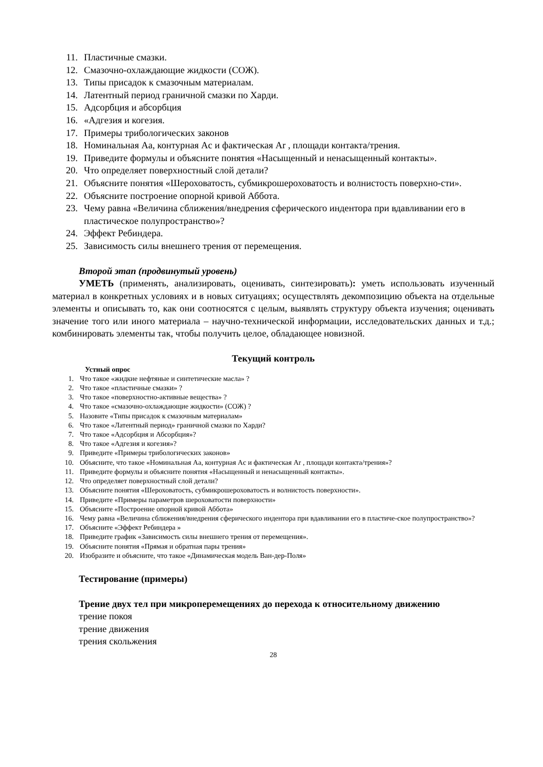11. Пластичные смазки.
12. Смазочно-охлаждающие жидкости (СОЖ).
13. Типы присадок к смазочным материалам.
14. Латентный период граничной смазки по Харди.
15. Адсорбция и абсорбция
16. «Адгезия и когезия.
17. Примеры трибологических законов
18. Номинальная Aa, контурная Ac и фактическая Ar , площади контакта/трения.
19. Приведите формулы и объясните понятия «Насыщенный и ненасыщенный контакты».
20. Что определяет поверхностный слой детали?
21. Объясните понятия «Шероховатость, субмикрошероховатость и волнистость поверхно-сти».
22. Объясните построение опорной кривой Аббота.
23. Чему равна «Величина сближения/внедрения сферического индентора при вдавливании его в пластическое полупространство»?
24. Эффект Ребиндера.
25. Зависимость силы внешнего трения от перемещения.
Второй этап (продвинутый уровень)
УМЕТЬ (применять, анализировать, оценивать, синтезировать): уметь использовать изученный материал в конкретных условиях и в новых ситуациях; осуществлять декомпозицию объекта на отдельные элементы и описывать то, как они соотносятся с целым, выявлять структуру объекта изучения; оценивать значение того или иного материала – научно-технической информации, исследовательских данных и т.д.; комбинировать элементы так, чтобы получить целое, обладающее новизной.
Текущий контроль
Устный опрос
1. Что такое «жидкие нефтяные и синтетические масла» ?
2. Что такое «пластичные смазки» ?
3. Что такое «поверхностно-активные вещества» ?
4. Что такое «смазочно-охлаждающие жидкости» (СОЖ) ?
5. Назовите «Типы присадок к смазочным материалам»
6. Что такое «Латентный период» граничной смазки по Харди?
7. Что такое «Адсорбция и Абсорбция»?
8. Что такое «Адгезия и когезия»?
9. Приведите «Примеры трибологических законов»
10. Объясните, что такое «Номинальная Aa, контурная Ac и фактическая Ar , площади контакта/трения»?
11. Приведите формулы и объясните понятия «Насыщенный и ненасыщенный контакты».
12. Что определяет поверхностный слой детали?
13. Объясните понятия «Шероховатость, субмикрошероховатость и волнистость поверхности».
14. Приведите «Примеры параметров шероховатости поверхности»
15. Объясните «Построение опорной кривой Аббота»
16. Чему равна «Величина сближения/внедрения сферического индентора при вдавливании его в пластиче-ское полупространство»?
17. Объясните «Эффект Ребиндера »
18. Приведите график «Зависимость силы внешнего трения от перемещения».
19. Объясните понятия «Прямая и обратная пары трения»
20. Изобразите и объясните, что такое «Динамическая модель Ван-дер-Поля»
Тестирование (примеры)
Трение двух тел при микроперемещениях до перехода к относительному движению
трение покоя
трение движения
трения скольжения
28